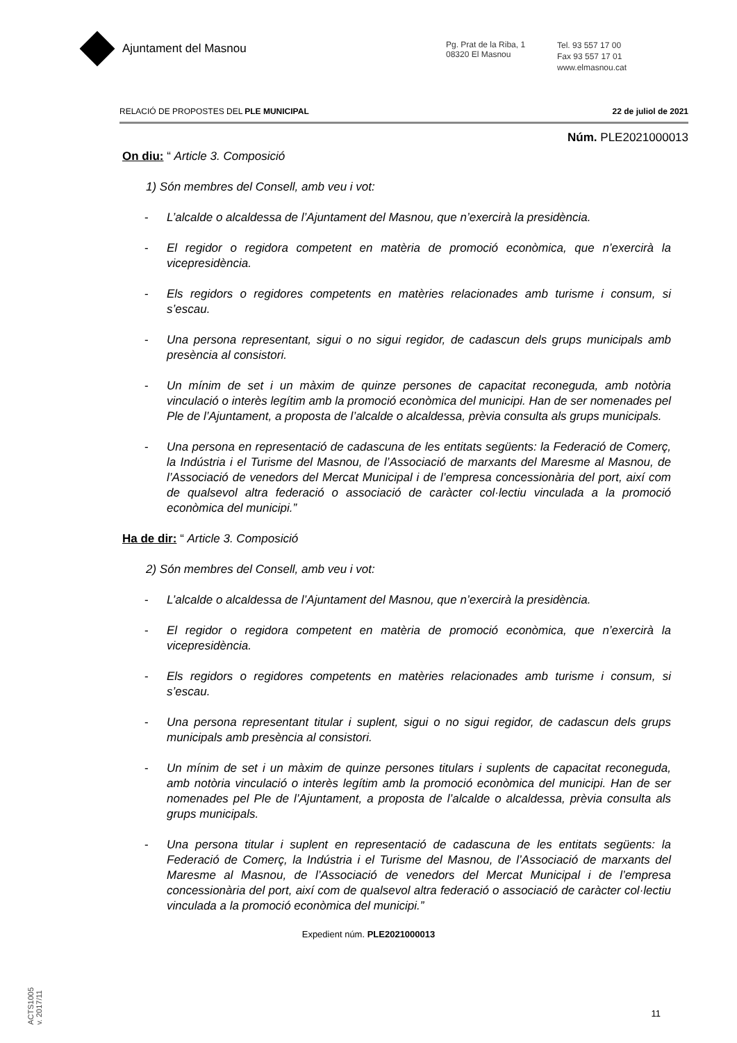Ajuntament del Masnou
Pg. Prat de la Riba, 1
08320 El Masnou
Tel. 93 557 17 00
Fax 93 557 17 01
www.elmasnou.cat
RELACIÓ DE PROPOSTES DEL PLE MUNICIPAL 22 de juliol de 2021
Núm. PLE2021000013
On diu: “ Article 3. Composició
1) Són membres del Consell, amb veu i vot:
- L’alcalde o alcaldessa de l’Ajuntament del Masnou, que n’exercirà la presidència.
- El regidor o regidora competent en matèria de promoció econòmica, que n’exercirà la vicepresidència.
- Els regidors o regidores competents en matèries relacionades amb turisme i consum, si s’escau.
- Una persona representant, sigui o no sigui regidor, de cadascun dels grups municipals amb presència al consistori.
- Un mínim de set i un màxim de quinze persones de capacitat reconeguda, amb notòria vinculació o interès legítim amb la promoció econòmica del municipi. Han de ser nomenades pel Ple de l’Ajuntament, a proposta de l’alcalde o alcaldessa, prèvia consulta als grups municipals.
- Una persona en representació de cadascuna de les entitats següents: la Federació de Comerç, la Indústria i el Turisme del Masnou, de l’Associació de marxants del Maresme al Masnou, de l’Associació de venedors del Mercat Municipal i de l’empresa concessionària del port, així com de qualsevol altra federació o associació de caràcter col·lectiu vinculada a la promoció econòmica del municipi.”
Ha de dir: “ Article 3. Composició
2) Són membres del Consell, amb veu i vot:
- L’alcalde o alcaldessa de l’Ajuntament del Masnou, que n’exercirà la presidència.
- El regidor o regidora competent en matèria de promoció econòmica, que n’exercirà la vicepresidència.
- Els regidors o regidores competents en matèries relacionades amb turisme i consum, si s’escau.
- Una persona representant titular i suplent, sigui o no sigui regidor, de cadascun dels grups municipals amb presència al consistori.
- Un mínim de set i un màxim de quinze persones titulars i suplents de capacitat reconeguda, amb notòria vinculació o interès legítim amb la promoció econòmica del municipi. Han de ser nomenades pel Ple de l’Ajuntament, a proposta de l’alcalde o alcaldessa, prèvia consulta als grups municipals.
- Una persona titular i suplent en representació de cadascuna de les entitats següents: la Federació de Comerç, la Indústria i el Turisme del Masnou, de l’Associació de marxants del Maresme al Masnou, de l’Associació de venedors del Mercat Municipal i de l’empresa concessionària del port, així com de qualsevol altra federació o associació de caràcter col·lectiu vinculada a la promoció econòmica del municipi.”
Expedient núm. PLE2021000013
11
ACTS1005
v. 2017/11